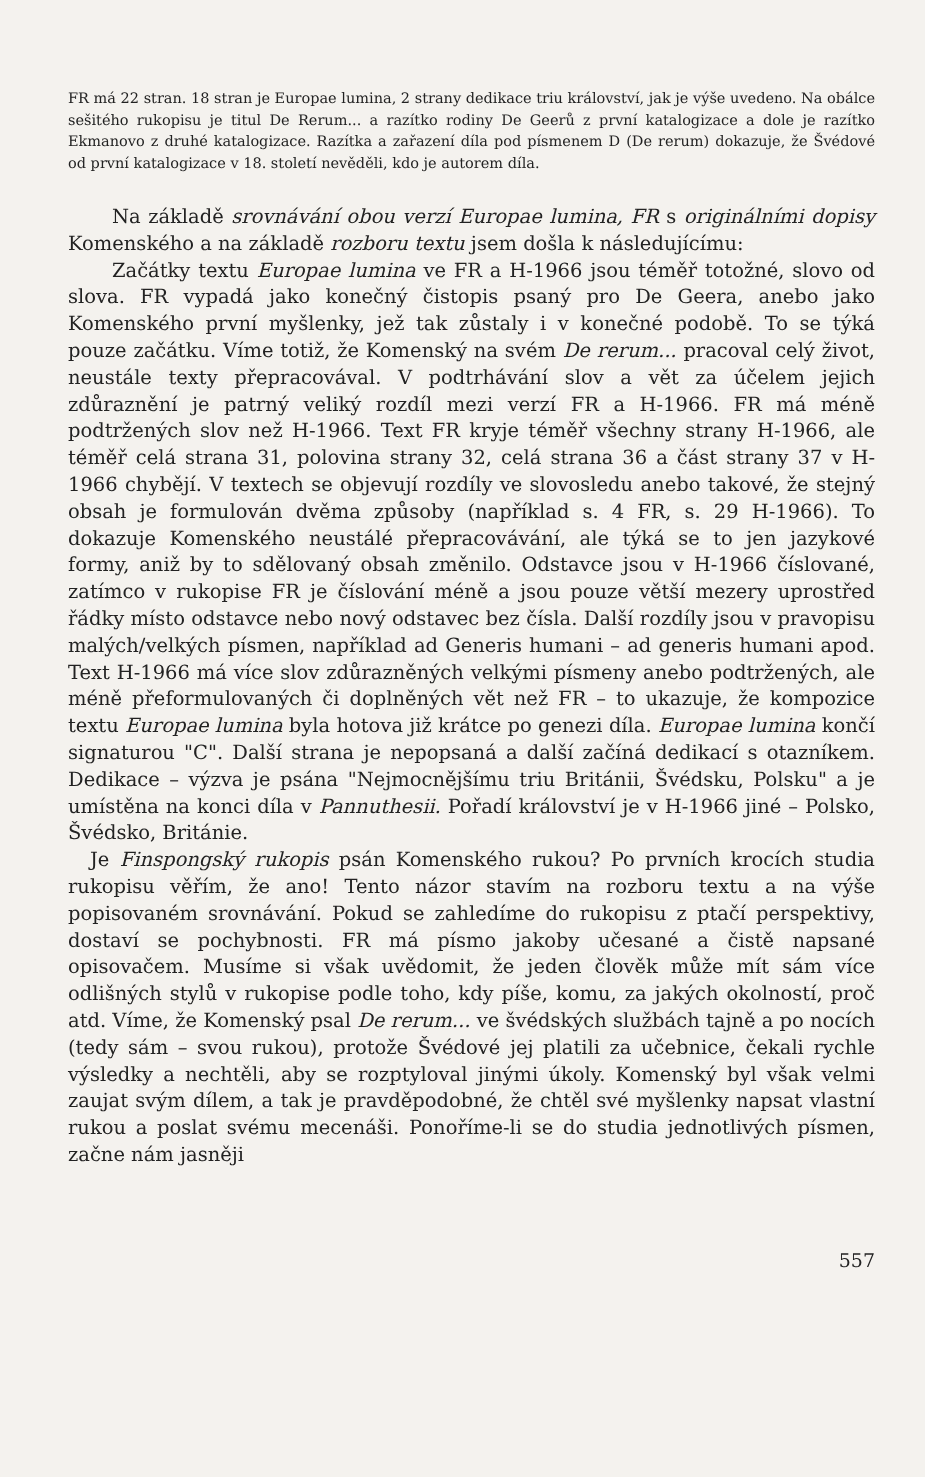FR má 22 stran. 18 stran je Europae lumina, 2 strany dedikace triu království, jak je výše uvedeno. Na obálce sešitého rukopisu je titul De Rerum... a razítko rodiny De Geerů z první katalogizace a dole je razítko Ekmanovo z druhé katalogizace. Razítka a zařazení díla pod písmenem D (De rerum) dokazuje, že Švédové od první katalogizace v 18. století nevěděli, kdo je autorem díla.
Na základě srovnávání obou verzí Europae lumina, FR s originálními dopisy Komenského a na základě rozboru textu jsem došla k následujícímu:
Začátky textu Europae lumina ve FR a H-1966 jsou téměř totožné, slovo od slova. FR vypadá jako konečný čistopis psaný pro De Geera, anebo jako Komenského první myšlenky, jež tak zůstaly i v konečné podobě. To se týká pouze začátku. Víme totiž, že Komenský na svém De rerum... pracoval celý život, neustále texty přepracovával. V podtrhávání slov a vět za účelem jejich zdůraznění je patrný veliký rozdíl mezi verzí FR a H-1966. FR má méně podtržených slov než H-1966. Text FR kryje téměř všechny strany H-1966, ale téměř celá strana 31, polovina strany 32, celá strana 36 a část strany 37 v H-1966 chybějí. V textech se objevují rozdíly ve slovosledu anebo takové, že stejný obsah je formulován dvěma způsoby (například s. 4 FR, s. 29 H-1966). To dokazuje Komenského neustálé přepracovávání, ale týká se to jen jazykové formy, aniž by to sdělovaný obsah změnilo. Odstavce jsou v H-1966 číslované, zatímco v rukopise FR je číslování méně a jsou pouze větší mezery uprostřed řádky místo odstavce nebo nový odstavec bez čísla. Další rozdíly jsou v pravopisu malých/velkých písmen, například ad Generis humani – ad generis humani apod. Text H-1966 má více slov zdůrazněných velkými písmeny anebo podtržených, ale méně přeformulovaných či doplněných vět než FR – to ukazuje, že kompozice textu Europae lumina byla hotova již krátce po genezi díla. Europae lumina končí signaturou "C". Další strana je nepopsaná a další začíná dedikací s otazníkem. Dedikace – výzva je psána "Nejmocnějšímu triu Británii, Švédsku, Polsku" a je umístěna na konci díla v Pannuthesii. Pořadí království je v H-1966 jiné – Polsko, Švédsko, Británie.
Je Finspongský rukopis psán Komenského rukou? Po prvních krocích studia rukopisu věřím, že ano! Tento názor stavím na rozboru textu a na výše popisovaném srovnávání. Pokud se zahledíme do rukopisu z ptačí perspektivy, dostaví se pochybnosti. FR má písmo jakoby učesané a čistě napsané opisovačem. Musíme si však uvědomit, že jeden člověk může mít sám více odlišných stylů v rukopise podle toho, kdy píše, komu, za jakých okolností, proč atd. Víme, že Komenský psal De rerum... ve švédských službách tajně a po nocích (tedy sám – svou rukou), protože Švédové jej platili za učebnice, čekali rychle výsledky a nechtěli, aby se rozptyloval jinými úkoly. Komenský byl však velmi zaujat svým dílem, a tak je pravděpodobné, že chtěl své myšlenky napsat vlastní rukou a poslat svému mecenáši. Ponoříme-li se do studia jednotlivých písmen, začne nám jasněji
557